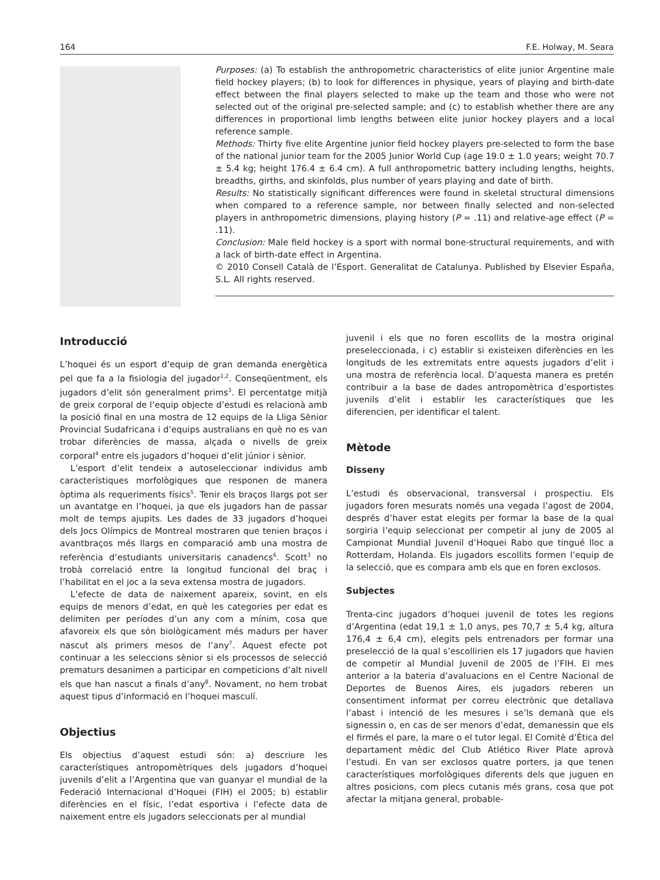164 F.E. Holway, M. Seara
Purposes: (a) To establish the anthropometric characteristics of elite junior Argentine male field hockey players; (b) to look for differences in physique, years of playing and birth-date effect between the final players selected to make up the team and those who were not selected out of the original pre-selected sample; and (c) to establish whether there are any differences in proportional limb lengths between elite junior hockey players and a local reference sample.
Methods: Thirty five elite Argentine junior field hockey players pre-selected to form the base of the national junior team for the 2005 Junior World Cup (age 19.0 ± 1.0 years; weight 70.7 ± 5.4 kg; height 176.4 ± 6.4 cm). A full anthropometric battery including lengths, heights, breadths, girths, and skinfolds, plus number of years playing and date of birth.
Results: No statistically significant differences were found in skeletal structural dimensions when compared to a reference sample, nor between finally selected and non-selected players in anthropometric dimensions, playing history (P = .11) and relative-age effect (P = .11).
Conclusion: Male field hockey is a sport with normal bone-structural requirements, and with a lack of birth-date effect in Argentina.
© 2010 Consell Català de l’Esport. Generalitat de Catalunya. Published by Elsevier España, S.L. All rights reserved.
Introducció
L’hoquei és un esport d’equip de gran demanda energètica pel que fa a la fisiologia del jugador<sup>1,2</sup>. Conseqüentment, els jugadors d’elit són generalment prims<sup>3</sup>. El percentatge mitjà de greix corporal de l’equip objecte d’estudi es relacionà amb la posició final en una mostra de 12 equips de la Lliga Sènior Provincial Sudafricana i d’equips australians en què no es van trobar diferències de massa, alçada o nivells de greix corporal<sup>4</sup> entre els jugadors d’hoquei d’elit júnior i sènior.
L’esport d’elit tendeix a autoseleccionar individus amb característiques morfològiques que responen de manera òptima als requeriments físics<sup>5</sup>. Tenir els braços llargs pot ser un avantatge en l’hoquei, ja que els jugadors han de passar molt de temps ajupits. Les dades de 33 jugadors d’hoquei dels Jocs Olímpics de Montreal mostraren que tenien braços i avantbraços més llargs en comparació amb una mostra de referència d’estudiants universitaris canadencs<sup>6</sup>. Scott<sup>3</sup> no trobà correlació entre la longitud funcional del braç i l’habilitat en el joc a la seva extensa mostra de jugadors.
L’efecte de data de naixement apareix, sovint, en els equips de menors d’edat, en què les categories per edat es delimiten per períodes d’un any com a mínim, cosa que afavoreix els que són biològicament més madurs per haver nascut als primers mesos de l’any<sup>7</sup>. Aquest efecte pot continuar a les seleccions sènior si els processos de selecció prematurs desanimen a participar en competicions d’alt nivell els que han nascut a finals d’any<sup>8</sup>. Novament, no hem trobat aquest tipus d’informació en l’hoquei masculí.
Objectius
Els objectius d’aquest estudi són: a) descriure les característiques antropomètriques dels jugadors d’hoquei juvenils d’elit a l’Argentina que van guanyar el mundial de la Federació Internacional d’Hoquei (FIH) el 2005; b) establir diferències en el físic, l’edat esportiva i l’efecte data de naixement entre els jugadors seleccionats per al mundial
juvenil i els que no foren escollits de la mostra original preseleccionada, i c) establir si existeixen diferències en les longituds de les extremitats entre aquests jugadors d’elit i una mostra de referència local. D’aquesta manera es pretén contribuir a la base de dades antropomètrica d’esportistes juvenils d’elit i establir les característiques que les diferencien, per identificar el talent.
Mètode
Disseny
L’estudi és observacional, transversal i prospectiu. Els jugadors foren mesurats només una vegada l’agost de 2004, després d’haver estat elegits per formar la base de la qual sorgiria l’equip seleccionat per competir al juny de 2005 al Campionat Mundial Juvenil d’Hoquei Rabo que tingué lloc a Rotterdam, Holanda. Els jugadors escollits formen l’equip de la selecció, que es compara amb els que en foren exclosos.
Subjectes
Trenta-cinc jugadors d’hoquei juvenil de totes les regions d’Argentina (edat 19,1 ± 1,0 anys, pes 70,7 ± 5,4 kg, altura 176,4 ± 6,4 cm), elegits pels entrenadors per formar una preselecció de la qual s’escollirien els 17 jugadors que havien de competir al Mundial Juvenil de 2005 de l’FIH. El mes anterior a la bateria d’avaluacions en el Centre Nacional de Deportes de Buenos Aires, els jugadors reberen un consentiment informat per correu electrònic que detallava l’abast i intenció de les mesures i se’ls demanà que els signessin o, en cas de ser menors d’edat, demanessin que els el firmés el pare, la mare o el tutor legal. El Comitè d’Ètica del departament mèdic del Club Atlético River Plate aprovà l’estudi. En van ser exclosos quatre porters, ja que tenen característiques morfològiques diferents dels que juguen en altres posicions, com plecs cutanis més grans, cosa que pot afectar la mitjana general, probable-